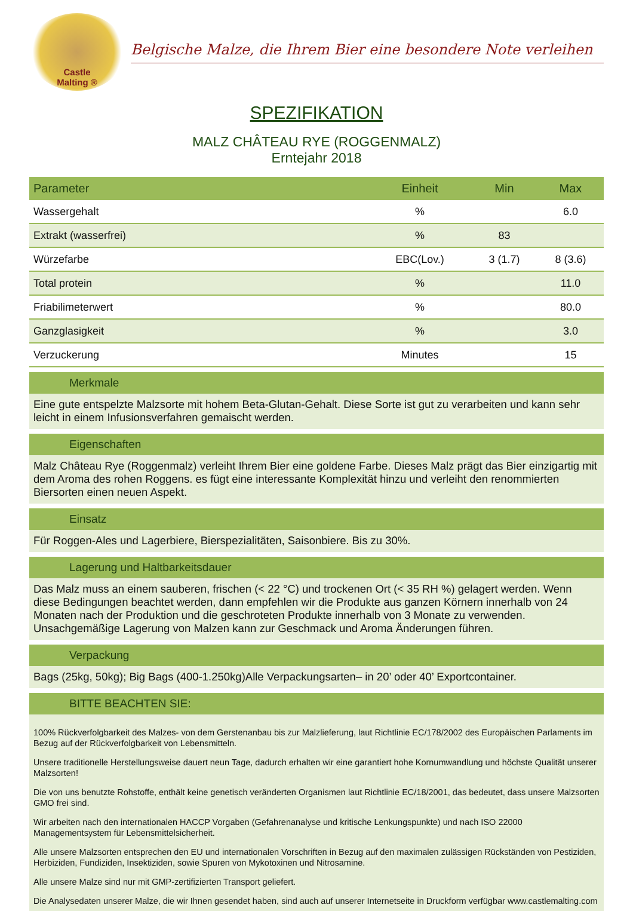Castle
Malting ®
Belgische Malze, die Ihrem Bier eine besondere Note verleihen
SPEZIFIKATION
MALZ CHÂTEAU RYE (ROGGENMALZ)
Erntejahr 2018
| Parameter | Einheit | Min | Max |
| --- | --- | --- | --- |
| Wassergehalt | % | | 6.0 |
| Extrakt (wasserfrei) | % | 83 | |
| Würzefarbe | EBC(Lov.) | 3 (1.7) | 8 (3.6) |
| Total protein | % | | 11.0 |
| Friabilimeterwert | % | | 80.0 |
| Ganzglasigkeit | % | | 3.0 |
| Verzuckerung | Minutes | | 15 |
Merkmale
Eine gute entspelzte Malzsorte mit hohem Beta-Glutan-Gehalt. Diese Sorte ist gut zu verarbeiten und kann sehr leicht in einem Infusionsverfahren gemaischt werden.
Eigenschaften
Malz Château Rye (Roggenmalz) verleiht Ihrem Bier eine goldene Farbe. Dieses Malz prägt das Bier einzigartig mit dem Aroma des rohen Roggens. es fügt eine interessante Komplexität hinzu und verleiht den renommierten Biersorten einen neuen Aspekt.
Einsatz
Für Roggen-Ales und Lagerbiere, Bierspezialitäten, Saisonbiere. Bis zu 30%.
Lagerung und Haltbarkeitsdauer
Das Malz muss an einem sauberen, frischen (< 22 °C) und trockenen Ort (< 35 RH %) gelagert werden. Wenn diese Bedingungen beachtet werden, dann empfehlen wir die Produkte aus ganzen Körnern innerhalb von 24 Monaten nach der Produktion und die geschroteten Produkte innerhalb von 3 Monate zu verwenden. Unsachgemäßige Lagerung von Malzen kann zur Geschmack und Aroma Änderungen führen.
Verpackung
Bags (25kg, 50kg); Big Bags (400-1.250kg)Alle Verpackungsarten– in 20’ oder 40’ Exportcontainer.
BITTE BEACHTEN SIE:
100% Rückverfolgbarkeit des Malzes- von dem Gerstenanbau bis zur Malzlieferung, laut Richtlinie EC/178/2002 des Europäischen Parlaments im Bezug auf der Rückverfolgbarkeit von Lebensmitteln.
Unsere traditionelle Herstellungsweise dauert neun Tage, dadurch erhalten wir eine garantiert hohe Kornumwandlung und höchste Qualität unserer Malzsorten!
Die von uns benutzte Rohstoffe, enthält keine genetisch veränderten Organismen laut Richtlinie EC/18/2001, das bedeutet, dass unsere Malzsorten GMO frei sind.
Wir arbeiten nach den internationalen HACCP Vorgaben (Gefahrenanalyse und kritische Lenkungspunkte) und nach ISO 22000 Managementsystem für Lebensmittelsicherheit.
Alle unsere Malzsorten entsprechen den EU und internationalen Vorschriften in Bezug auf den maximalen zulässigen Rückständen von Pestiziden, Herbiziden, Fundiziden, Insektiziden, sowie Spuren von Mykotoxinen und Nitrosamine.
Alle unsere Malze sind nur mit GMP-zertifizierten Transport geliefert.
Die Analysedaten unserer Malze, die wir Ihnen gesendet haben, sind auch auf unserer Internetseite in Druckform verfügbar www.castlemalting.com